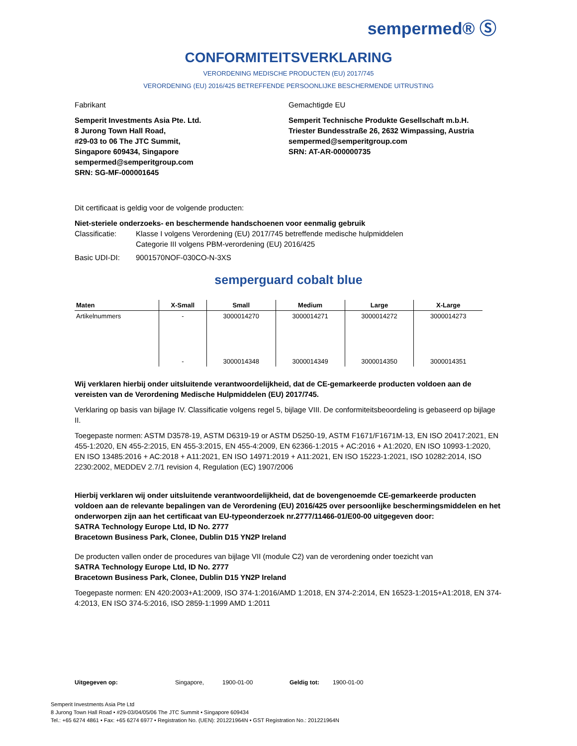sempermed® Ⓢ
CONFORMITEITSVERKLARING
VERORDENING MEDISCHE PRODUCTEN (EU) 2017/745
VERORDENING (EU) 2016/425 BETREFFENDE PERSOONLIJKE BESCHERMENDE UITRUSTING
Fabrikant
Semperit Investments Asia Pte. Ltd.
8 Jurong Town Hall Road,
#29-03 to 06 The JTC Summit,
Singapore 609434, Singapore
sempermed@semperitgroup.com
SRN: SG-MF-000001645
Gemachtigde EU
Semperit Technische Produkte Gesellschaft m.b.H.
Triester Bundesstraße 26, 2632 Wimpassing, Austria
sempermed@semperitgroup.com
SRN: AT-AR-000000735
Dit certificaat is geldig voor de volgende producten:
Niet-steriele onderzoeks- en beschermende handschoenen voor eenmalig gebruik
Classificatie:
Klasse I volgens Verordening (EU) 2017/745 betreffende medische hulpmiddelen
Categorie III volgens PBM-verordening (EU) 2016/425
Basic UDI-DI: 9001570NOF-030CO-N-3XS
semperguard cobalt blue
| Maten | X-Small | Small | Medium | Large | X-Large |
| --- | --- | --- | --- | --- | --- |
| Artikelnummers | - | 3000014270 | 3000014271 | 3000014272 | 3000014273 |
| | - | 3000014348 | 3000014349 | 3000014350 | 3000014351 |
Wij verklaren hierbij onder uitsluitende verantwoordelijkheid, dat de CE-gemarkeerde producten voldoen aan de vereisten van de Verordening Medische Hulpmiddelen (EU) 2017/745.
Verklaring op basis van bijlage IV. Classificatie volgens regel 5, bijlage VIII. De conformiteitsbeoordeling is gebaseerd op bijlage II.
Toegepaste normen: ASTM D3578-19, ASTM D6319-19 or ASTM D5250-19, ASTM F1671/F1671M-13, EN ISO 20417:2021, EN 455-1:2020, EN 455-2:2015, EN 455-3:2015, EN 455-4:2009, EN 62366-1:2015 + AC:2016 + A1:2020, EN ISO 10993-1:2020, EN ISO 13485:2016 + AC:2018 + A11:2021, EN ISO 14971:2019 + A11:2021, EN ISO 15223-1:2021, ISO 10282:2014, ISO 2230:2002, MEDDEV 2.7/1 revision 4, Regulation (EC) 1907/2006
Hierbij verklaren wij onder uitsluitende verantwoordelijkheid, dat de bovengenoemde CE-gemarkeerde producten voldoen aan de relevante bepalingen van de Verordening (EU) 2016/425 over persoonlijke beschermingsmiddelen en het onderworpen zijn aan het certificaat van EU-typeonderzoek nr.2777/11466-01/E00-00 uitgegeven door:
SATRA Technology Europe Ltd, ID No. 2777
Bracetown Business Park, Clonee, Dublin D15 YN2P Ireland
De producten vallen onder de procedures van bijlage VII (module C2) van de verordening onder toezicht van
SATRA Technology Europe Ltd, ID No. 2777
Bracetown Business Park, Clonee, Dublin D15 YN2P Ireland
Toegepaste normen: EN 420:2003+A1:2009, ISO 374-1:2016/AMD 1:2018, EN 374-2:2014, EN 16523-1:2015+A1:2018, EN 374-4:2013, EN ISO 374-5:2016, ISO 2859-1:1999 AMD 1:2011
Uitgegeven op: Singapore, 1900-01-00 Geldig tot: 1900-01-00
Semperit Investments Asia Pte Ltd
8 Jurong Town Hall Road • #29-03/04/05/06 The JTC Summit • Singapore 609434
Tel.: +65 6274 4861 • Fax: +65 6274 6977 • Registration No. (UEN): 201221964N • GST Registration No.: 201221964N